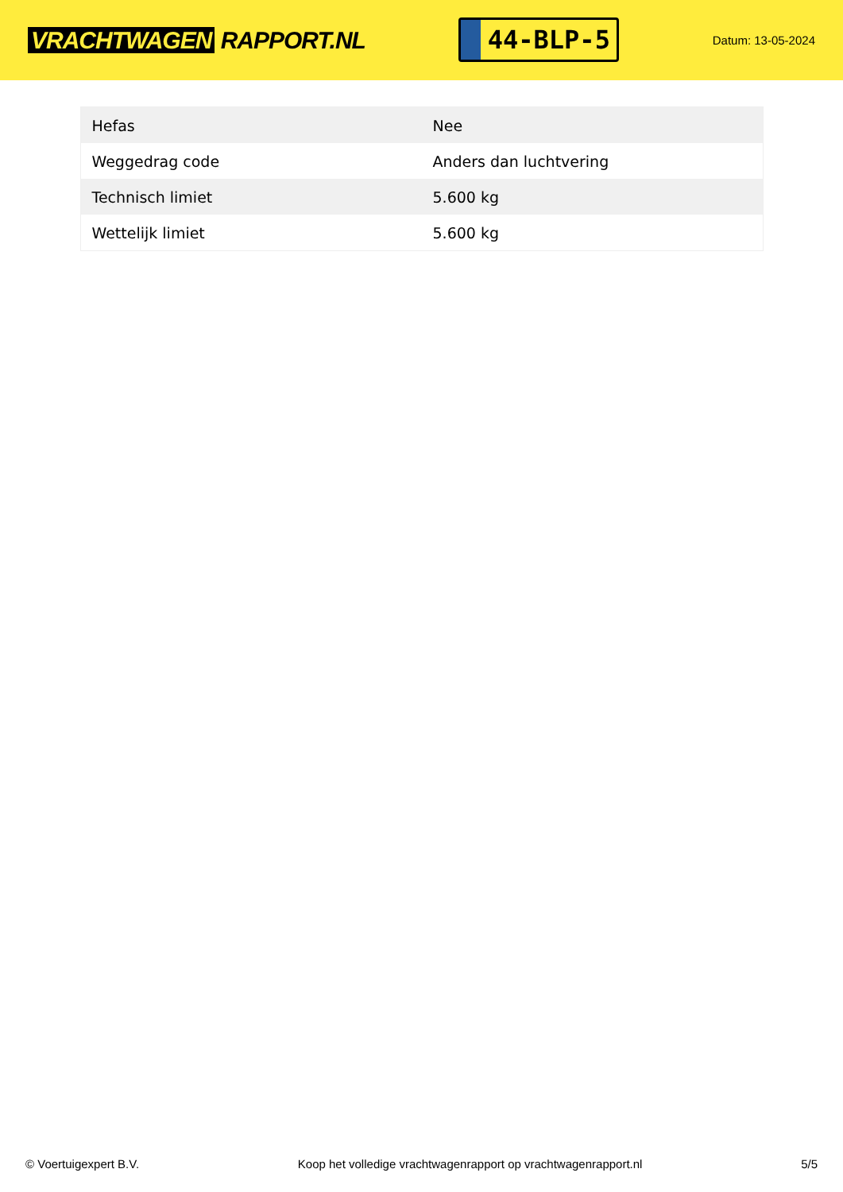VRACHTWAGEN RAPPORT.NL
44-BLP-5
Datum: 13-05-2024
| Hefas | Nee |
| Weggedrag code | Anders dan luchtvering |
| Technisch limiet | 5.600 kg |
| Wettelijk limiet | 5.600 kg |
© Voertuigexpert B.V. Koop het volledige vrachtwagenrapport op vrachtwagenrapport.nl 5/5